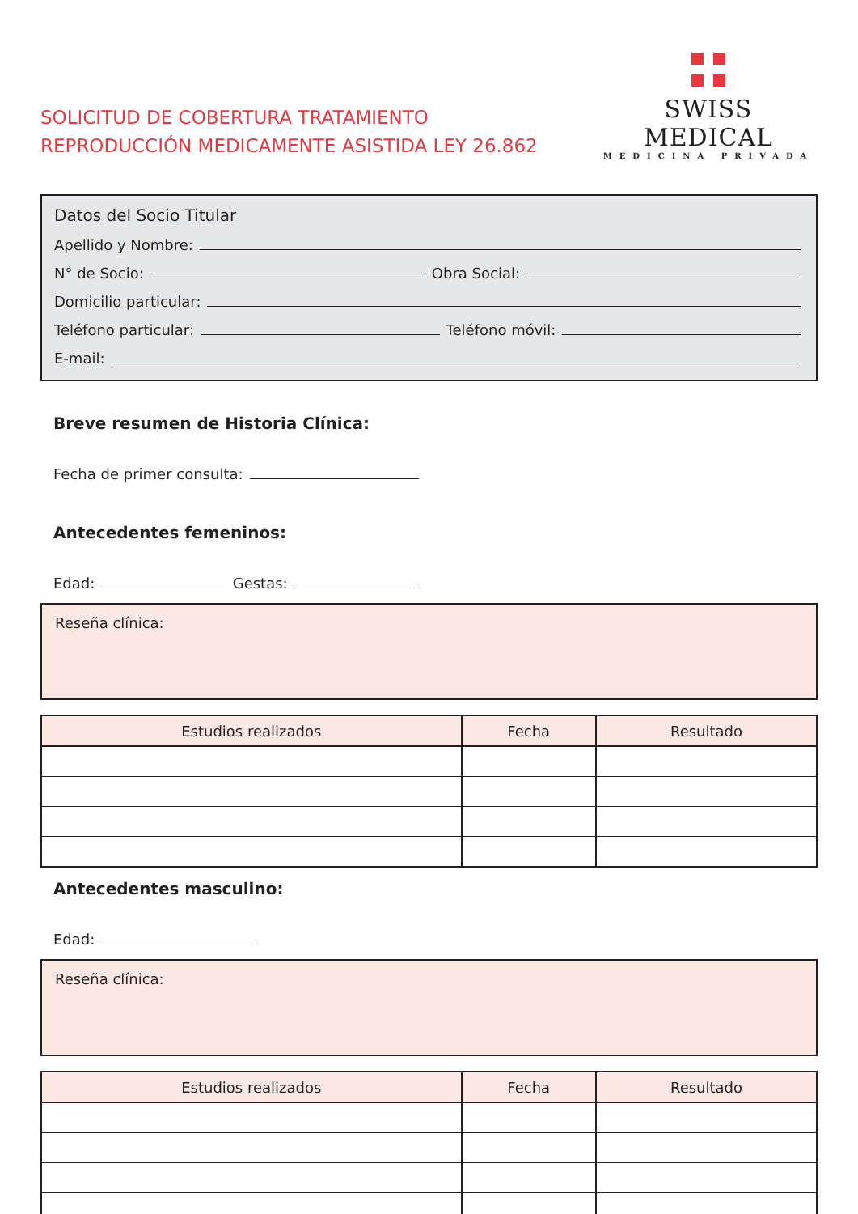SOLICITUD DE COBERTURA TRATAMIENTO
REPRODUCCIÓN MEDICAMENTE ASISTIDA LEY 26.862
SWISS MEDICAL
MEDICINA PRIVADA
Datos del Socio Titular
Apellido y Nombre:
N° de Socio: Obra Social:
Domicilio particular:
Teléfono particular: Teléfono móvil:
E-mail:
Breve resumen de Historia Clínica:
Fecha de primer consulta:
Antecedentes femeninos:
Edad: Gestas:
Reseña clínica:
| Estudios realizados | Fecha | Resultado |
| --- | --- | --- |
Antecedentes masculino:
Edad:
Reseña clínica:
| Estudios realizados | Fecha | Resultado |
| --- | --- | --- |